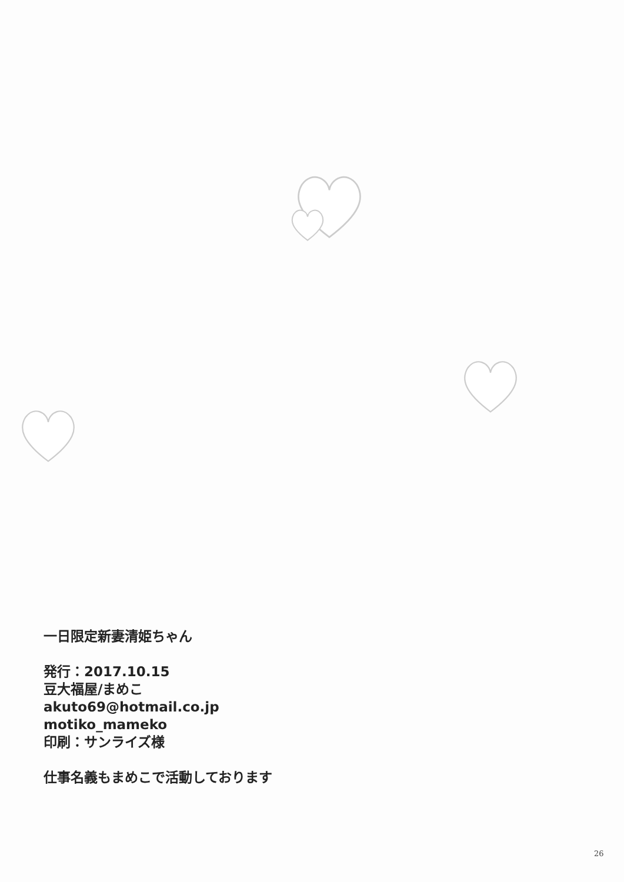一日限定新妻清姫ちゃん
発行：2017.10.15
豆大福屋/まめこ
akuto69@hotmail.co.jp
motiko_mameko
印刷：サンライズ様
仕事名義もまめこで活動しております
26